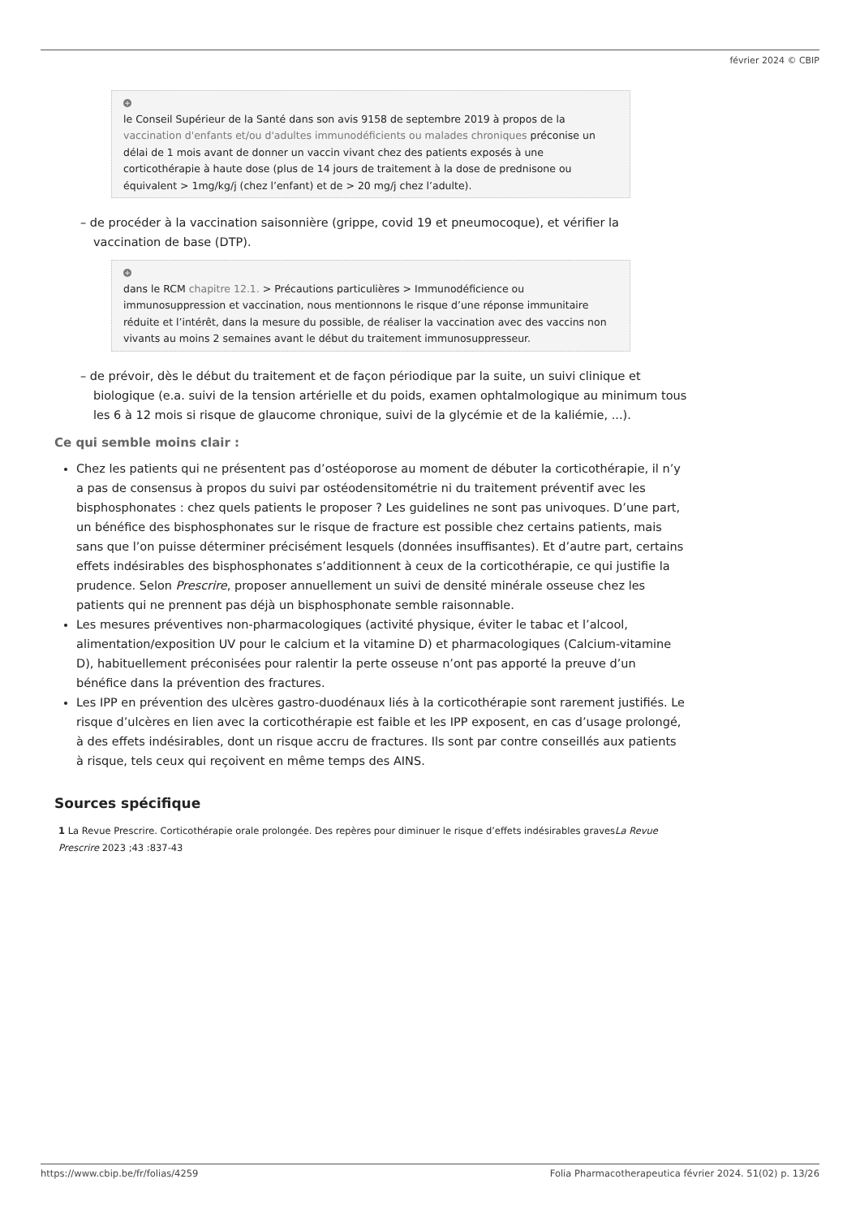février 2024 © CBIP
+
le Conseil Supérieur de la Santé dans son avis 9158 de septembre 2019 à propos de la vaccination d'enfants et/ou d'adultes immunodéficients ou malades chroniques préconise un délai de 1 mois avant de donner un vaccin vivant chez des patients exposés à une corticothérapie à haute dose (plus de 14 jours de traitement à la dose de prednisone ou équivalent > 1mg/kg/j (chez l’enfant) et de > 20 mg/j chez l’adulte).
– de procéder à la vaccination saisonnière (grippe, covid 19 et pneumocoque), et vérifier la vaccination de base (DTP).
+
dans le RCM chapitre 12.1. > Précautions particulières > Immunodéficience ou immunosuppression et vaccination, nous mentionnons le risque d’une réponse immunitaire réduite et l’intérêt, dans la mesure du possible, de réaliser la vaccination avec des vaccins non vivants au moins 2 semaines avant le début du traitement immunosuppresseur.
– de prévoir, dès le début du traitement et de façon périodique par la suite, un suivi clinique et biologique (e.a. suivi de la tension artérielle et du poids, examen ophtalmologique au minimum tous les 6 à 12 mois si risque de glaucome chronique, suivi de la glycémie et de la kaliémie, ...).
Ce qui semble moins clair :
Chez les patients qui ne présentent pas d’ostéoporose au moment de débuter la corticothérapie, il n’y a pas de consensus à propos du suivi par ostéodensitométrie ni du traitement préventif avec les bisphosphonates : chez quels patients le proposer ? Les guidelines ne sont pas univoques. D’une part, un bénéfice des bisphosphonates sur le risque de fracture est possible chez certains patients, mais sans que l’on puisse déterminer précisément lesquels (données insuffisantes). Et d’autre part, certains effets indésirables des bisphosphonates s’additionnent à ceux de la corticothérapie, ce qui justifie la prudence. Selon Prescrire, proposer annuellement un suivi de densité minérale osseuse chez les patients qui ne prennent pas déjà un bisphosphonate semble raisonnable.
Les mesures préventives non-pharmacologiques (activité physique, éviter le tabac et l’alcool, alimentation/exposition UV pour le calcium et la vitamine D) et pharmacologiques (Calcium-vitamine D), habituellement préconisées pour ralentir la perte osseuse n’ont pas apporté la preuve d’un bénéfice dans la prévention des fractures.
Les IPP en prévention des ulcères gastro-duodénaux liés à la corticothérapie sont rarement justifiés. Le risque d’ulcères en lien avec la corticothérapie est faible et les IPP exposent, en cas d’usage prolongé, à des effets indésirables, dont un risque accru de fractures. Ils sont par contre conseillés aux patients à risque, tels ceux qui reçoivent en même temps des AINS.
Sources spécifique
1 La Revue Prescrire. Corticothérapie orale prolongée. Des repères pour diminuer le risque d’effets indésirables gravesLa Revue Prescrire 2023 ;43 :837-43
https://www.cbip.be/fr/folias/4259 Folia Pharmacotherapeutica février 2024. 51(02) p. 13/26